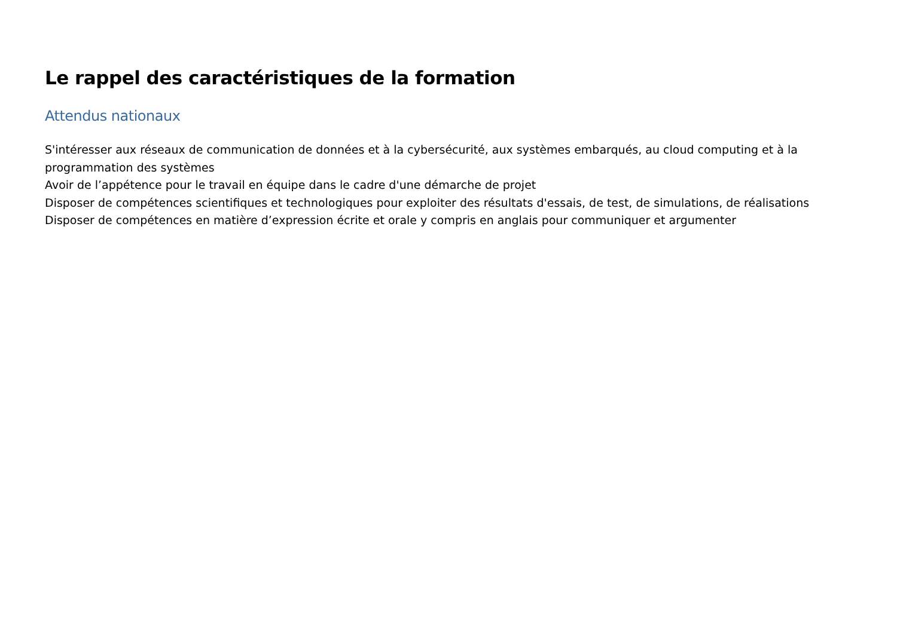Le rappel des caractéristiques de la formation
Attendus nationaux
S'intéresser aux réseaux de communication de données et à la cybersécurité, aux systèmes embarqués, au cloud computing et à la programmation des systèmes
Avoir de l’appétence pour le travail en équipe dans le cadre d'une démarche de projet
Disposer de compétences scientifiques et technologiques pour exploiter des résultats d'essais, de test, de simulations, de réalisations
Disposer de compétences en matière d’expression écrite et orale y compris en anglais pour communiquer et argumenter